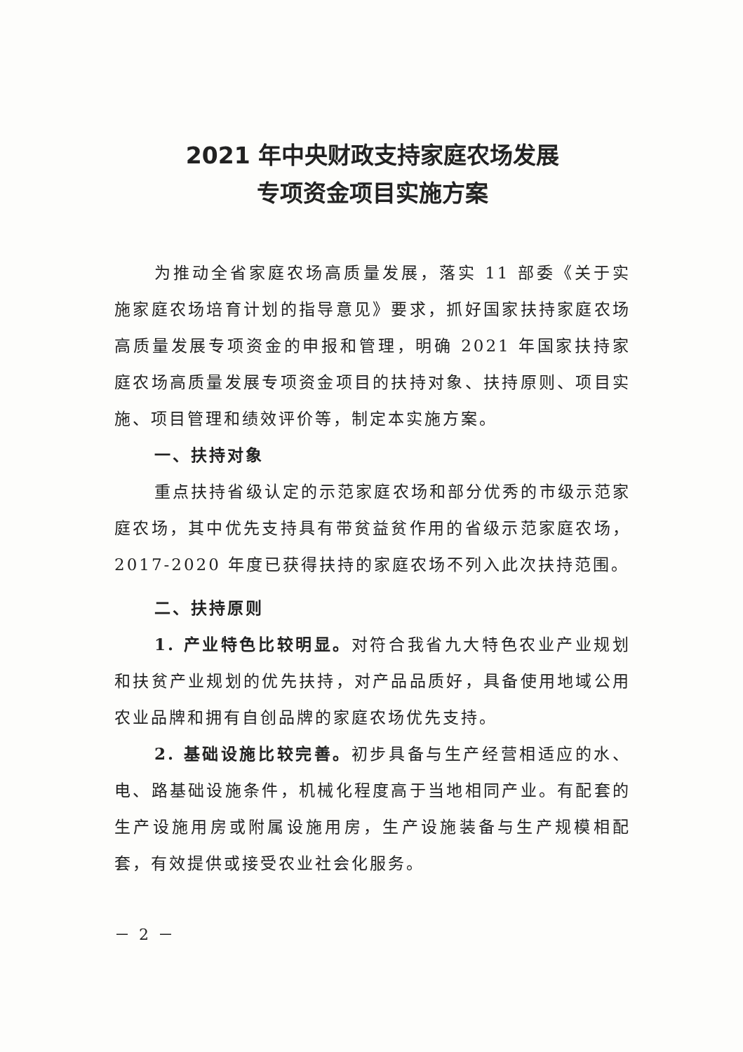2021 年中央财政支持家庭农场发展
专项资金项目实施方案
为推动全省家庭农场高质量发展，落实 11 部委《关于实施家庭农场培育计划的指导意见》要求，抓好国家扶持家庭农场高质量发展专项资金的申报和管理，明确 2021 年国家扶持家庭农场高质量发展专项资金项目的扶持对象、扶持原则、项目实施、项目管理和绩效评价等，制定本实施方案。
一、扶持对象
重点扶持省级认定的示范家庭农场和部分优秀的市级示范家庭农场，其中优先支持具有带贫益贫作用的省级示范家庭农场，2017-2020 年度已获得扶持的家庭农场不列入此次扶持范围。
二、扶持原则
1. 产业特色比较明显。对符合我省九大特色农业产业规划和扶贫产业规划的优先扶持，对产品品质好，具备使用地域公用农业品牌和拥有自创品牌的家庭农场优先支持。
2. 基础设施比较完善。初步具备与生产经营相适应的水、电、路基础设施条件，机械化程度高于当地相同产业。有配套的生产设施用房或附属设施用房，生产设施装备与生产规模相配套，有效提供或接受农业社会化服务。
－ 2 －